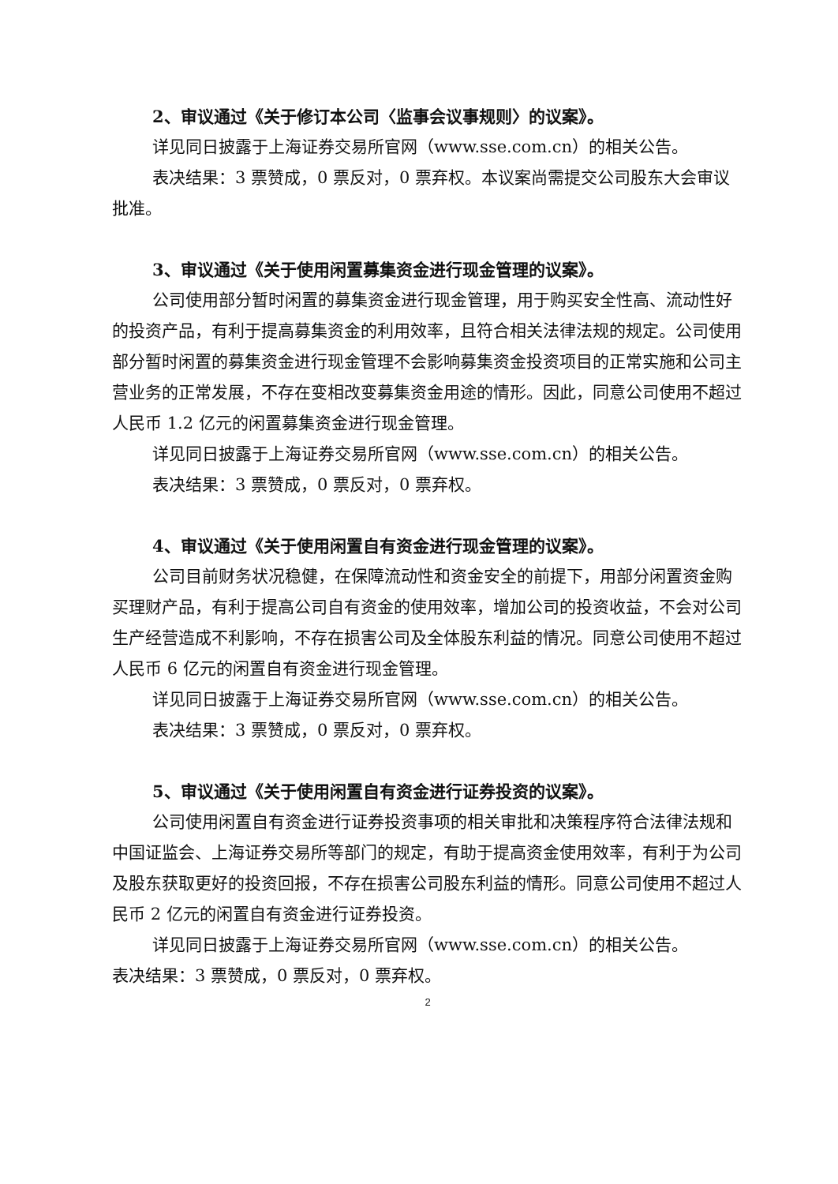2、审议通过《关于修订本公司〈监事会议事规则〉的议案》。
详见同日披露于上海证券交易所官网（www.sse.com.cn）的相关公告。
表决结果：3 票赞成，0 票反对，0 票弃权。本议案尚需提交公司股东大会审议批准。
3、审议通过《关于使用闲置募集资金进行现金管理的议案》。
公司使用部分暂时闲置的募集资金进行现金管理，用于购买安全性高、流动性好的投资产品，有利于提高募集资金的利用效率，且符合相关法律法规的规定。公司使用部分暂时闲置的募集资金进行现金管理不会影响募集资金投资项目的正常实施和公司主营业务的正常发展，不存在变相改变募集资金用途的情形。因此，同意公司使用不超过人民币 1.2 亿元的闲置募集资金进行现金管理。
详见同日披露于上海证券交易所官网（www.sse.com.cn）的相关公告。
表决结果：3 票赞成，0 票反对，0 票弃权。
4、审议通过《关于使用闲置自有资金进行现金管理的议案》。
公司目前财务状况稳健，在保障流动性和资金安全的前提下，用部分闲置资金购买理财产品，有利于提高公司自有资金的使用效率，增加公司的投资收益，不会对公司生产经营造成不利影响，不存在损害公司及全体股东利益的情况。同意公司使用不超过人民币 6 亿元的闲置自有资金进行现金管理。
详见同日披露于上海证券交易所官网（www.sse.com.cn）的相关公告。
表决结果：3 票赞成，0 票反对，0 票弃权。
5、审议通过《关于使用闲置自有资金进行证券投资的议案》。
公司使用闲置自有资金进行证券投资事项的相关审批和决策程序符合法律法规和中国证监会、上海证券交易所等部门的规定，有助于提高资金使用效率，有利于为公司及股东获取更好的投资回报，不存在损害公司股东利益的情形。同意公司使用不超过人民币 2 亿元的闲置自有资金进行证券投资。
详见同日披露于上海证券交易所官网（www.sse.com.cn）的相关公告。
表决结果：3 票赞成，0 票反对，0 票弃权。
2